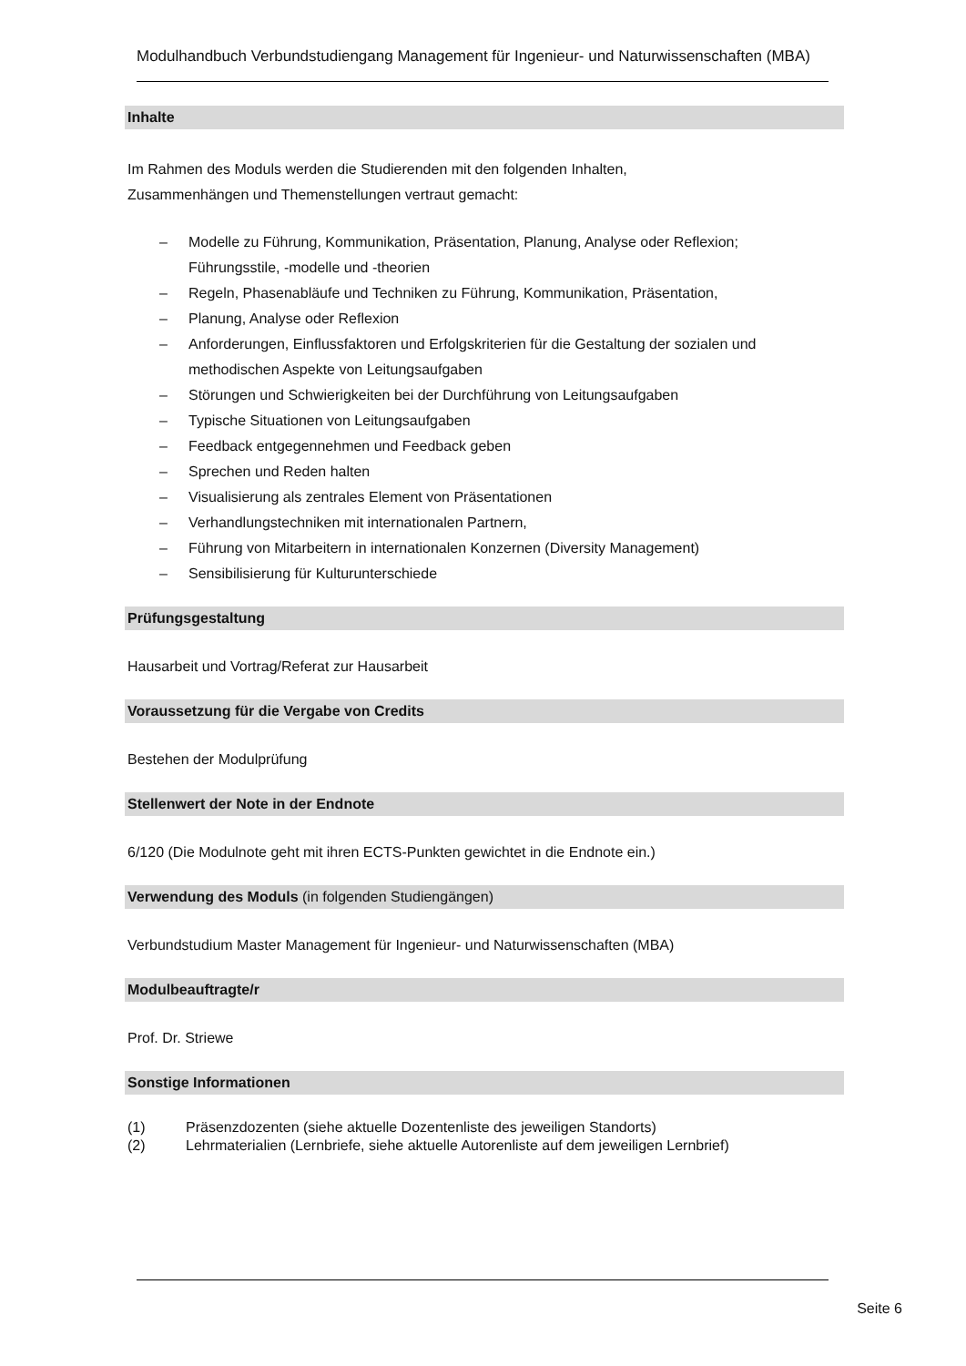Modulhandbuch Verbundstudiengang Management für Ingenieur- und Naturwissenschaften (MBA)
Inhalte
Im Rahmen des Moduls werden die Studierenden mit den folgenden Inhalten,
Zusammenhängen und Themenstellungen vertraut gemacht:
– Modelle zu Führung, Kommunikation, Präsentation, Planung, Analyse oder Reflexion; Führungsstile, -modelle und -theorien
– Regeln, Phasenabläufe und Techniken zu Führung, Kommunikation, Präsentation,
– Planung, Analyse oder Reflexion
– Anforderungen, Einflussfaktoren und Erfolgskriterien für die Gestaltung der sozialen und methodischen Aspekte von Leitungsaufgaben
– Störungen und Schwierigkeiten bei der Durchführung von Leitungsaufgaben
– Typische Situationen von Leitungsaufgaben
– Feedback entgegennehmen und Feedback geben
– Sprechen und Reden halten
– Visualisierung als zentrales Element von Präsentationen
– Verhandlungstechniken mit internationalen Partnern,
– Führung von Mitarbeitern in internationalen Konzernen (Diversity Management)
– Sensibilisierung für Kulturunterschiede
Prüfungsgestaltung
Hausarbeit und Vortrag/Referat zur Hausarbeit
Voraussetzung für die Vergabe von Credits
Bestehen der Modulprüfung
Stellenwert der Note in der Endnote
6/120 (Die Modulnote geht mit ihren ECTS-Punkten gewichtet in die Endnote ein.)
Verwendung des Moduls (in folgenden Studiengängen)
Verbundstudium Master Management für Ingenieur- und Naturwissenschaften (MBA)
Modulbeauftragte/r
Prof. Dr. Striewe
Sonstige Informationen
(1) Präsenzdozenten (siehe aktuelle Dozentenliste des jeweiligen Standorts)
(2) Lehrmaterialien (Lernbriefe, siehe aktuelle Autorenliste auf dem jeweiligen Lernbrief)
Seite 6